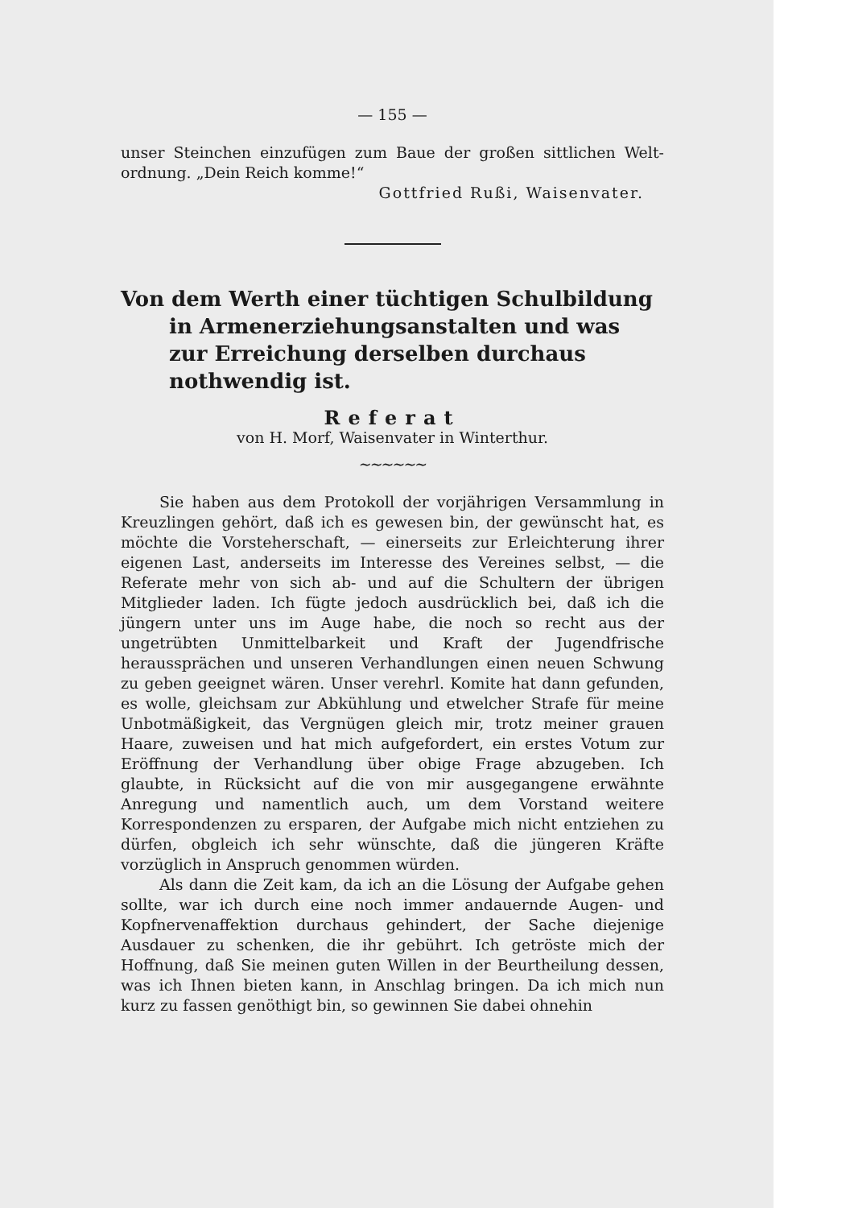— 155 —
unser Steinchen einzufügen zum Baue der großen sittlichen Welt-ordnung. „Dein Reich komme!“
Gottfried Rußi, Waisenvater.
Von dem Werth einer tüchtigen Schulbildung in Armenerziehungsanstalten und was zur Erreichung derselben durchaus nothwendig ist.
Referat
von H. Morf, Waisenvater in Winterthur.
~~~~~~
Sie haben aus dem Protokoll der vorjährigen Versammlung in Kreuzlingen gehört, daß ich es gewesen bin, der gewünscht hat, es möchte die Vorsteherschaft, — einerseits zur Erleichterung ihrer eigenen Last, anderseits im Interesse des Vereines selbst, — die Referate mehr von sich ab- und auf die Schultern der übrigen Mitglieder laden. Ich fügte jedoch ausdrücklich bei, daß ich die jüngern unter uns im Auge habe, die noch so recht aus der ungetrübten Unmittelbarkeit und Kraft der Jugendfrische heraussprächen und unseren Verhandlungen einen neuen Schwung zu geben geeignet wären. Unser verehrl. Komite hat dann gefunden, es wolle, gleichsam zur Abkühlung und etwelcher Strafe für meine Unbotmäßigkeit, das Vergnügen gleich mir, trotz meiner grauen Haare, zuweisen und hat mich aufgefordert, ein erstes Votum zur Eröffnung der Verhandlung über obige Frage abzugeben. Ich glaubte, in Rücksicht auf die von mir ausgegangene erwähnte Anregung und namentlich auch, um dem Vorstand weitere Korrespondenzen zu ersparen, der Aufgabe mich nicht entziehen zu dürfen, obgleich ich sehr wünschte, daß die jüngeren Kräfte vorzüglich in Anspruch genommen würden.
Als dann die Zeit kam, da ich an die Lösung der Aufgabe gehen sollte, war ich durch eine noch immer andauernde Augen- und Kopfnervenaffektion durchaus gehindert, der Sache diejenige Ausdauer zu schenken, die ihr gebührt. Ich getröste mich der Hoffnung, daß Sie meinen guten Willen in der Beurtheilung dessen, was ich Ihnen bieten kann, in Anschlag bringen. Da ich mich nun kurz zu fassen genöthigt bin, so gewinnen Sie dabei ohnehin